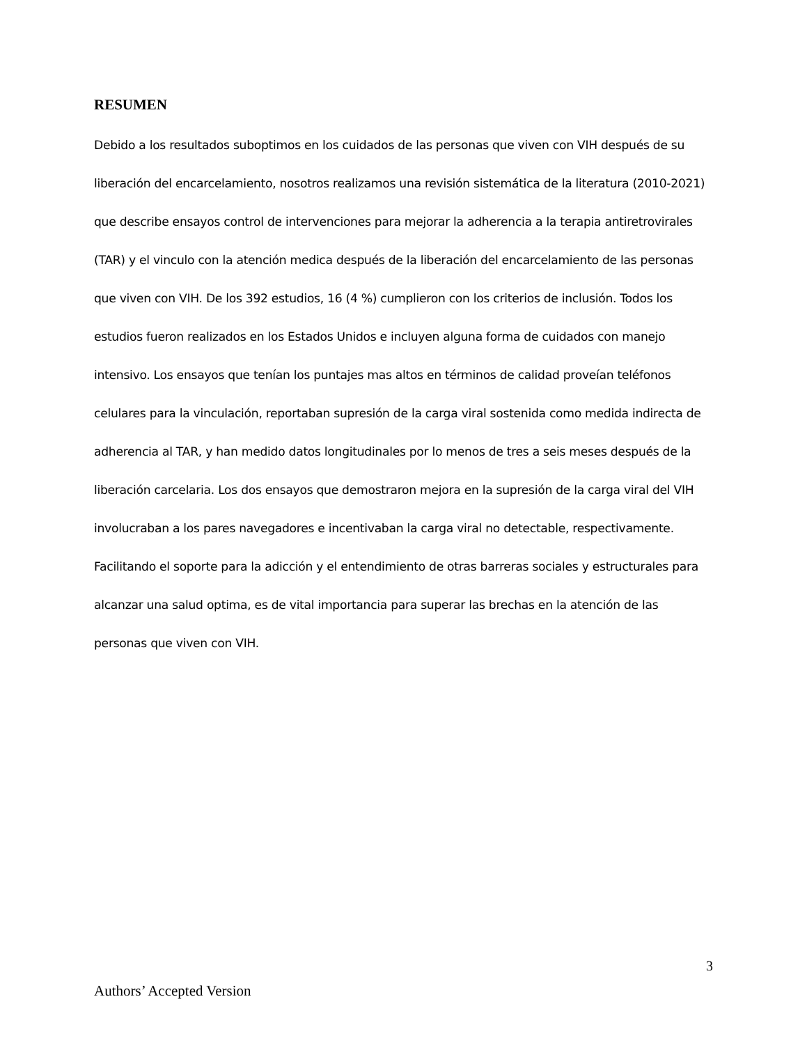RESUMEN
Debido a los resultados suboptimos en los cuidados de las personas que viven con VIH después de su liberación del encarcelamiento, nosotros realizamos una revisión sistemática de la literatura (2010-2021) que describe ensayos control de intervenciones para mejorar la adherencia a la terapia antiretrovirales (TAR) y el vinculo con la atención medica después de la liberación del encarcelamiento de las personas que viven con VIH. De los 392 estudios, 16 (4 %) cumplieron con los criterios de inclusión. Todos los estudios fueron realizados en los Estados Unidos e incluyen alguna forma de cuidados con manejo intensivo. Los ensayos que tenían los puntajes mas altos en términos de calidad proveían teléfonos celulares para la vinculación, reportaban supresión de la carga viral sostenida como medida indirecta de adherencia al TAR, y han medido datos longitudinales por lo menos de tres a seis meses después de la liberación carcelaria. Los dos ensayos que demostraron mejora en la supresión de la carga viral del VIH involucraban a los pares navegadores e incentivaban la carga viral no detectable, respectivamente. Facilitando el soporte para la adicción y el entendimiento de otras barreras sociales y estructurales para alcanzar una salud optima, es de vital importancia para superar las brechas en la atención de las personas que viven con VIH.
3
Authors’ Accepted Version